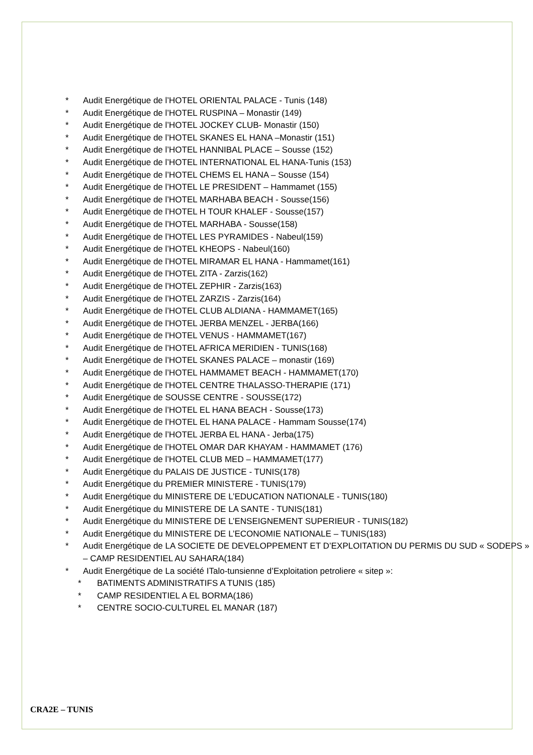* Audit Energétique de l’HOTEL ORIENTAL PALACE - Tunis (148)
* Audit Energétique de l’HOTEL RUSPINA – Monastir (149)
* Audit Energétique de l’HOTEL JOCKEY CLUB- Monastir (150)
* Audit Energétique de l’HOTEL SKANES EL HANA –Monastir (151)
* Audit Energétique de l’HOTEL HANNIBAL PLACE – Sousse (152)
* Audit Energétique de l’HOTEL INTERNATIONAL EL HANA-Tunis (153)
* Audit Energétique de l’HOTEL CHEMS EL HANA – Sousse (154)
* Audit Energétique de l’HOTEL LE PRESIDENT – Hammamet (155)
* Audit Energétique de l’HOTEL MARHABA BEACH - Sousse(156)
* Audit Energétique de l’HOTEL H TOUR KHALEF - Sousse(157)
* Audit Energétique de l’HOTEL MARHABA - Sousse(158)
* Audit Energétique de l’HOTEL LES PYRAMIDES - Nabeul(159)
* Audit Energétique de l’HOTEL KHEOPS - Nabeul(160)
* Audit Energétique de l’HOTEL MIRAMAR EL HANA - Hammamet(161)
* Audit Energétique de l’HOTEL ZITA - Zarzis(162)
* Audit Energétique de l’HOTEL ZEPHIR - Zarzis(163)
* Audit Energétique de l’HOTEL ZARZIS - Zarzis(164)
* Audit Energétique de l’HOTEL CLUB ALDIANA - HAMMAMET(165)
* Audit Energétique de l’HOTEL JERBA MENZEL - JERBA(166)
* Audit Energétique de l’HOTEL VENUS - HAMMAMET(167)
* Audit Energétique de l’HOTEL AFRICA MERIDIEN - TUNIS(168)
* Audit Energétique de l’HOTEL SKANES PALACE – monastir (169)
* Audit Energétique de l’HOTEL HAMMAMET BEACH - HAMMAMET(170)
* Audit Energétique de l’HOTEL CENTRE THALASSO-THERAPIE (171)
* Audit Energétique de SOUSSE CENTRE - SOUSSE(172)
* Audit Energétique de l’HOTEL EL HANA BEACH - Sousse(173)
* Audit Energétique de l’HOTEL EL HANA PALACE - Hammam Sousse(174)
* Audit Energétique de l’HOTEL JERBA EL HANA - Jerba(175)
* Audit Energétique de l’HOTEL OMAR DAR KHAYAM - HAMMAMET (176)
* Audit Energétique de l’HOTEL CLUB MED – HAMMAMET(177)
* Audit Energétique du PALAIS DE JUSTICE - TUNIS(178)
* Audit Energétique du PREMIER MINISTERE - TUNIS(179)
* Audit Energétique du MINISTERE DE L’EDUCATION NATIONALE - TUNIS(180)
* Audit Energétique du MINISTERE DE LA SANTE - TUNIS(181)
* Audit Energétique du MINISTERE DE L’ENSEIGNEMENT SUPERIEUR - TUNIS(182)
* Audit Energétique du MINISTERE DE L’ECONOMIE NATIONALE – TUNIS(183)
* Audit Energétique de LA SOCIETE DE DEVELOPPEMENT ET D’EXPLOITATION DU PERMIS DU SUD « SODEPS » – CAMP RESIDENTIEL AU SAHARA(184)
* Audit Energétique de La société ITalo-tunsienne d’Exploitation petroliere « sitep »:
* BATIMENTS ADMINISTRATIFS A TUNIS (185)
* CAMP RESIDENTIEL A EL BORMA(186)
* CENTRE SOCIO-CULTUREL EL MANAR (187)
CRA2E – TUNIS